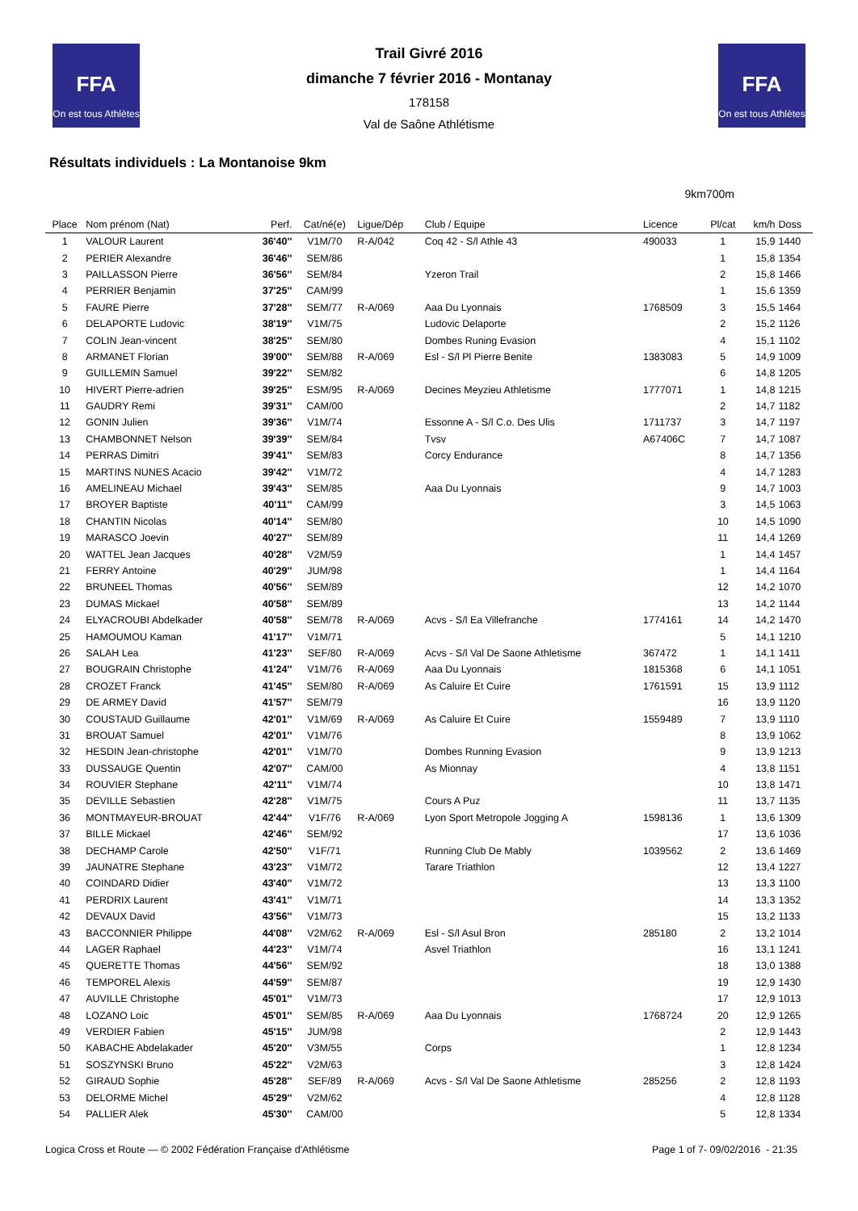FFA
On est tous Athlètes
FFA
On est tous Athlètes
Trail Givré 2016
dimanche 7 février 2016 - Montanay
178158
Val de Saône Athlétisme
Résultats individuels : La Montanoise 9km
9km700m
| Place | Nom prénom (Nat) | Perf. | Cat/né(e) | Ligue/Dép | Club / Equipe | Licence | Pl/cat | km/h | Doss |
| --- | --- | --- | --- | --- | --- | --- | --- | --- | --- |
| 1 | VALOUR Laurent | 36'40'' | V1M/70 | R-A/042 | Coq 42 - S/l Athle 43 | 490033 | 1 | 15,9 | 1440 |
| 2 | PERIER Alexandre | 36'46'' | SEM/86 | | | | 1 | 15,8 | 1354 |
| 3 | PAILLASSON Pierre | 36'56'' | SEM/84 | | Yzeron Trail | | 2 | 15,8 | 1466 |
| 4 | PERRIER Benjamin | 37'25'' | CAM/99 | | | | 1 | 15,6 | 1359 |
| 5 | FAURE Pierre | 37'28'' | SEM/77 | R-A/069 | Aaa Du Lyonnais | 1768509 | 3 | 15,5 | 1464 |
| 6 | DELAPORTE Ludovic | 38'19'' | V1M/75 | | Ludovic Delaporte | | 2 | 15,2 | 1126 |
| 7 | COLIN Jean-vincent | 38'25'' | SEM/80 | | Dombes Runing Evasion | | 4 | 15,1 | 1102 |
| 8 | ARMANET Florian | 39'00'' | SEM/88 | R-A/069 | Esl - S/l Pl Pierre Benite | 1383083 | 5 | 14,9 | 1009 |
| 9 | GUILLEMIN Samuel | 39'22'' | SEM/82 | | | | 6 | 14,8 | 1205 |
| 10 | HIVERT Pierre-adrien | 39'25'' | ESM/95 | R-A/069 | Decines Meyzieu Athletisme | 1777071 | 1 | 14,8 | 1215 |
| 11 | GAUDRY Remi | 39'31'' | CAM/00 | | | | 2 | 14,7 | 1182 |
| 12 | GONIN Julien | 39'36'' | V1M/74 | | Essonne A - S/l C.o. Des Ulis | 1711737 | 3 | 14,7 | 1197 |
| 13 | CHAMBONNET Nelson | 39'39'' | SEM/84 | | Tvsv | A67406C | 7 | 14,7 | 1087 |
| 14 | PERRAS Dimitri | 39'41'' | SEM/83 | | Corcy Endurance | | 8 | 14,7 | 1356 |
| 15 | MARTINS NUNES Acacio | 39'42'' | V1M/72 | | | | 4 | 14,7 | 1283 |
| 16 | AMELINEAU Michael | 39'43'' | SEM/85 | | Aaa Du Lyonnais | | 9 | 14,7 | 1003 |
| 17 | BROYER Baptiste | 40'11'' | CAM/99 | | | | 3 | 14,5 | 1063 |
| 18 | CHANTIN Nicolas | 40'14'' | SEM/80 | | | | 10 | 14,5 | 1090 |
| 19 | MARASCO Joevin | 40'27'' | SEM/89 | | | | 11 | 14,4 | 1269 |
| 20 | WATTEL Jean Jacques | 40'28'' | V2M/59 | | | | 1 | 14,4 | 1457 |
| 21 | FERRY Antoine | 40'29'' | JUM/98 | | | | 1 | 14,4 | 1164 |
| 22 | BRUNEEL Thomas | 40'56'' | SEM/89 | | | | 12 | 14,2 | 1070 |
| 23 | DUMAS Mickael | 40'58'' | SEM/89 | | | | 13 | 14,2 | 1144 |
| 24 | ELYACROUBI Abdelkader | 40'58'' | SEM/78 | R-A/069 | Acvs - S/l Ea Villefranche | 1774161 | 14 | 14,2 | 1470 |
| 25 | HAMOUMOU Kaman | 41'17'' | V1M/71 | | | | 5 | 14,1 | 1210 |
| 26 | SALAH Lea | 41'23'' | SEF/80 | R-A/069 | Acvs - S/l Val De Saone Athletisme | 367472 | 1 | 14,1 | 1411 |
| 27 | BOUGRAIN Christophe | 41'24'' | V1M/76 | R-A/069 | Aaa Du Lyonnais | 1815368 | 6 | 14,1 | 1051 |
| 28 | CROZET Franck | 41'45'' | SEM/80 | R-A/069 | As Caluire Et Cuire | 1761591 | 15 | 13,9 | 1112 |
| 29 | DE ARMEY David | 41'57'' | SEM/79 | | | | 16 | 13,9 | 1120 |
| 30 | COUSTAUD Guillaume | 42'01'' | V1M/69 | R-A/069 | As Caluire Et Cuire | 1559489 | 7 | 13,9 | 1110 |
| 31 | BROUAT Samuel | 42'01'' | V1M/76 | | | | 8 | 13,9 | 1062 |
| 32 | HESDIN Jean-christophe | 42'01'' | V1M/70 | | Dombes Running Evasion | | 9 | 13,9 | 1213 |
| 33 | DUSSAUGE Quentin | 42'07'' | CAM/00 | | As Mionnay | | 4 | 13,8 | 1151 |
| 34 | ROUVIER Stephane | 42'11'' | V1M/74 | | | | 10 | 13,8 | 1471 |
| 35 | DEVILLE Sebastien | 42'28'' | V1M/75 | | Cours A Puz | | 11 | 13,7 | 1135 |
| 36 | MONTMAYEUR-BROUAT | 42'44'' | V1F/76 | R-A/069 | Lyon Sport Metropole Jogging A | 1598136 | 1 | 13,6 | 1309 |
| 37 | BILLE Mickael | 42'46'' | SEM/92 | | | | 17 | 13,6 | 1036 |
| 38 | DECHAMP Carole | 42'50'' | V1F/71 | | Running Club De Mably | 1039562 | 2 | 13,6 | 1469 |
| 39 | JAUNATRE Stephane | 43'23'' | V1M/72 | | Tarare Triathlon | | 12 | 13,4 | 1227 |
| 40 | COINDARD Didier | 43'40'' | V1M/72 | | | | 13 | 13,3 | 1100 |
| 41 | PERDRIX Laurent | 43'41'' | V1M/71 | | | | 14 | 13,3 | 1352 |
| 42 | DEVAUX David | 43'56'' | V1M/73 | | | | 15 | 13,2 | 1133 |
| 43 | BACCONNIER Philippe | 44'08'' | V2M/62 | R-A/069 | Esl - S/l Asul Bron | 285180 | 2 | 13,2 | 1014 |
| 44 | LAGER Raphael | 44'23'' | V1M/74 | | Asvel Triathlon | | 16 | 13,1 | 1241 |
| 45 | QUERETTE Thomas | 44'56'' | SEM/92 | | | | 18 | 13,0 | 1388 |
| 46 | TEMPOREL Alexis | 44'59'' | SEM/87 | | | | 19 | 12,9 | 1430 |
| 47 | AUVILLE Christophe | 45'01'' | V1M/73 | | | | 17 | 12,9 | 1013 |
| 48 | LOZANO Loic | 45'01'' | SEM/85 | R-A/069 | Aaa Du Lyonnais | 1768724 | 20 | 12,9 | 1265 |
| 49 | VERDIER Fabien | 45'15'' | JUM/98 | | | | 2 | 12,9 | 1443 |
| 50 | KABACHE Abdelakader | 45'20'' | V3M/55 | | Corps | | 1 | 12,8 | 1234 |
| 51 | SOSZYNSKI Bruno | 45'22'' | V2M/63 | | | | 3 | 12,8 | 1424 |
| 52 | GIRAUD Sophie | 45'28'' | SEF/89 | R-A/069 | Acvs - S/l Val De Saone Athletisme | 285256 | 2 | 12,8 | 1193 |
| 53 | DELORME Michel | 45'29'' | V2M/62 | | | | 4 | 12,8 | 1128 |
| 54 | PALLIER Alek | 45'30'' | CAM/00 | | | | 5 | 12,8 | 1334 |
Logica Cross et Route — © 2002 Fédération Française d'Athlétisme Page 1 of 7- 09/02/2016 - 21:35